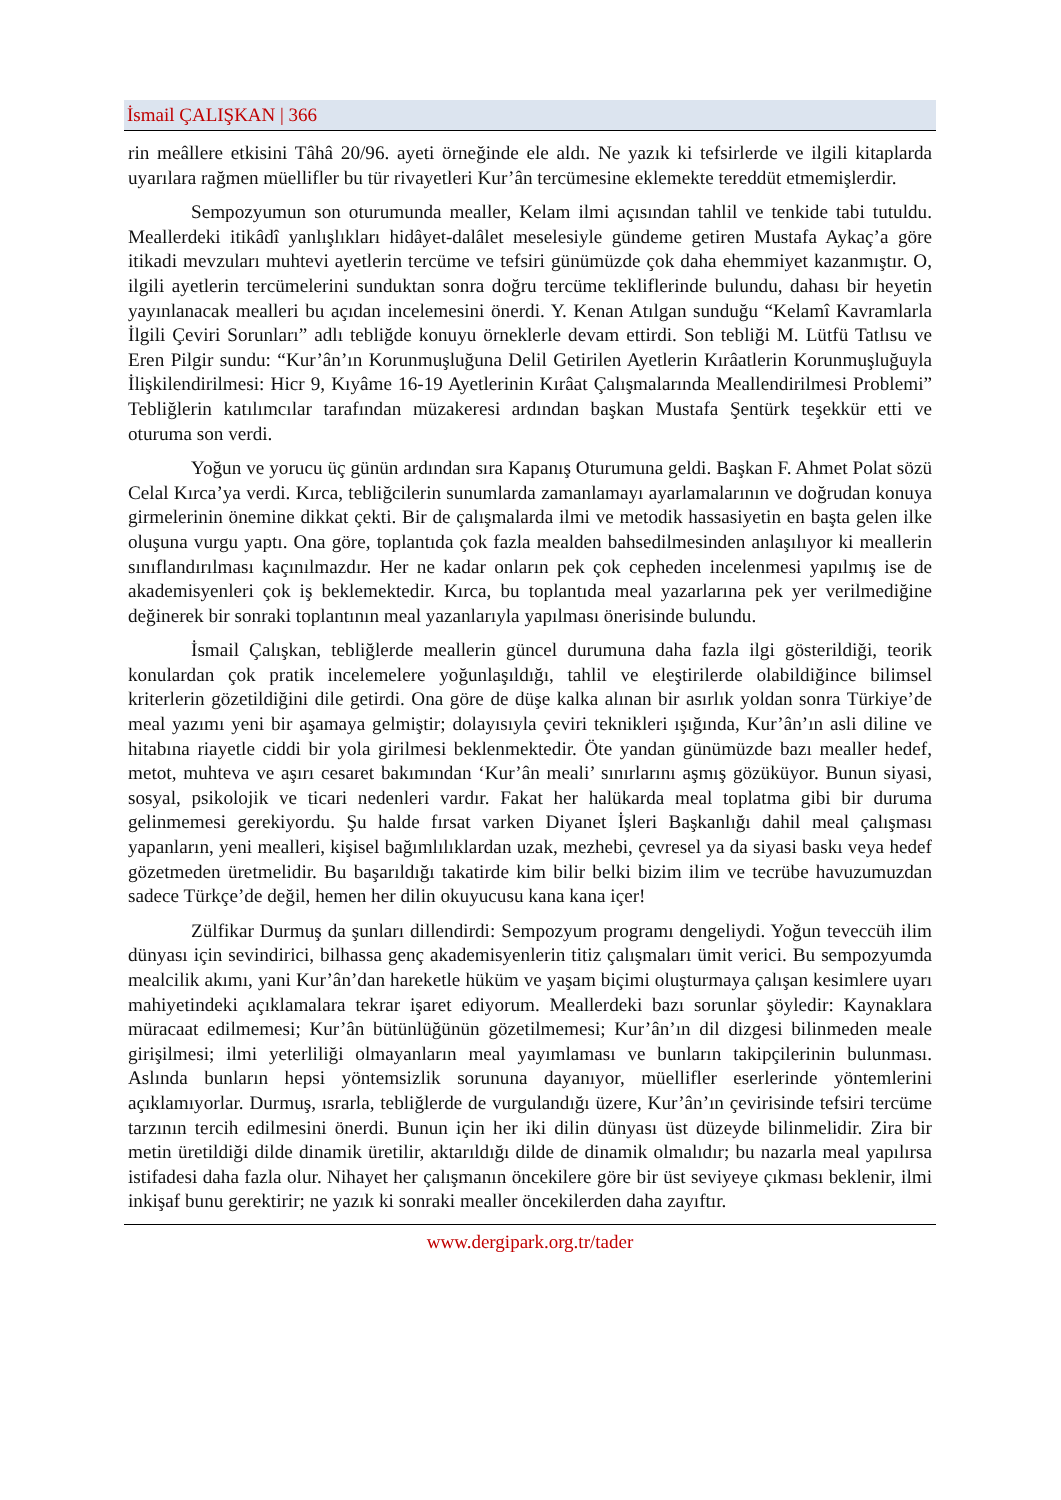İsmail ÇALIŞKAN | 366
rin meâllere etkisini Tâhâ 20/96. ayeti örneğinde ele aldı. Ne yazık ki tefsirlerde ve ilgili kitaplarda uyarılara rağmen müellifler bu tür rivayetleri Kur’ân tercümesine eklemekte tereddüt etmemişlerdir.
Sempozyumun son oturumunda mealler, Kelam ilmi açısından tahlil ve tenkide tabi tutuldu. Meallerdeki itikâdî yanlışlıkları hidâyet-dalâlet meselesiyle gündeme getiren Mustafa Aykaç’a göre itikadi mevzuları muhtevi ayetlerin tercüme ve tefsiri günümüzde çok daha ehemmiyet kazanmıştır. O, ilgili ayetlerin tercümelerini sunduktan sonra doğru tercüme tekliflerinde bulundu, dahası bir heyetin yayınlanacak mealleri bu açıdan incelemesini önerdi. Y. Kenan Atılgan sunduğu “Kelamî Kavramlarla İlgili Çeviri Sorunları” adlı tebliğde konuyu örneklerle devam ettirdi. Son tebliği M. Lütfü Tatlısu ve Eren Pilgir sundu: “Kur’ân’ın Korunmuşluğuna Delil Getirilen Ayetlerin Kırâatlerin Korunmuşluğuyla İlişkilendirilmesi: Hicr 9, Kıyâme 16-19 Ayetlerinin Kırâat Çalışmalarında Meallendirilmesi Problemi” Tebliğlerin katılımcılar tarafından müzakeresi ardından başkan Mustafa Şentürk teşekkür etti ve oturuma son verdi.
Yoğun ve yorucu üç günün ardından sıra Kapanış Oturumuna geldi. Başkan F. Ahmet Polat sözü Celal Kırca’ya verdi. Kırca, tebliğcilerin sunumlarda zamanlamayı ayarlamalarının ve doğrudan konuya girmelerinin önemine dikkat çekti. Bir de çalışmalarda ilmi ve metodik hassasiyetin en başta gelen ilke oluşuna vurgu yaptı. Ona göre, toplantıda çok fazla mealden bahsedilmesinden anlaşılıyor ki meallerin sınıflandırılması kaçınılmazdır. Her ne kadar onların pek çok cepheden incelenmesi yapılmış ise de akademisyenleri çok iş beklemektedir. Kırca, bu toplantıda meal yazarlarına pek yer verilmediğine değinerek bir sonraki toplantının meal yazanlarıyla yapılması önerisinde bulundu.
İsmail Çalışkan, tebliğlerde meallerin güncel durumuna daha fazla ilgi gösterildiği, teorik konulardan çok pratik incelemelere yoğunlaşıldığı, tahlil ve eleştirilerde olabildiğince bilimsel kriterlerin gözetildiğini dile getirdi. Ona göre de düşe kalka alınan bir asırlık yoldan sonra Türkiye’de meal yazımı yeni bir aşamaya gelmiştir; dolayısıyla çeviri teknikleri ışığında, Kur’ân’ın asli diline ve hitabına riayetle ciddi bir yola girilmesi beklenmektedir. Öte yandan günümüzde bazı mealler hedef, metot, muhteva ve aşırı cesaret bakımından ‘Kur’ân meali’ sınırlarını aşmış gözüküyor. Bunun siyasi, sosyal, psikolojik ve ticari nedenleri vardır. Fakat her halükarda meal toplatma gibi bir duruma gelinmemesi gerekiyordu. Şu halde fırsat varken Diyanet İşleri Başkanlığı dahil meal çalışması yapanların, yeni mealleri, kişisel bağımlılıklardan uzak, mezhebi, çevresel ya da siyasi baskı veya hedef gözetmeden üretmelidir. Bu başarıldığı takatirde kim bilir belki bizim ilim ve tecrübe havuzumuzdan sadece Türkçe’de değil, hemen her dilin okuyucusu kana kana içer!
Zülfikar Durmuş da şunları dillendirdi: Sempozyum programı dengeliydi. Yoğun teveccüh ilim dünyası için sevindirici, bilhassa genç akademisyenlerin titiz çalışmaları ümit verici. Bu sempozyumda mealcilik akımı, yani Kur’ân’dan hareketle hüküm ve yaşam biçimi oluşturmaya çalışan kesimlere uyarı mahiyetindeki açıklamalara tekrar işaret ediyorum. Meallerdeki bazı sorunlar şöyledir: Kaynaklara müracaat edilmemesi; Kur’ân bütünlüğünün gözetilmemesi; Kur’ân’ın dil dizgesi bilinmeden meale girişilmesi; ilmi yeterliliği olmayanların meal yayımlaması ve bunların takipçilerinin bulunması. Aslında bunların hepsi yöntemsizlik sorununa dayanıyor, müellifler eserlerinde yöntemlerini açıklamıyorlar. Durmuş, ısrarla, tebliğlerde de vurgulandığı üzere, Kur’ân’ın çevirisinde tefsiri tercüme tarzının tercih edilmesini önerdi. Bunun için her iki dilin dünyası üst düzeyde bilinmelidir. Zira bir metin üretildiği dilde dinamik üretilir, aktarıldığı dilde de dinamik olmalıdır; bu nazarla meal yapılırsa istifadesi daha fazla olur. Nihayet her çalışmanın öncekilere göre bir üst seviyeye çıkması beklenir, ilmi inkişaf bunu gerektirir; ne yazık ki sonraki mealler öncekilerden daha zayıftır.
www.dergipark.org.tr/tader